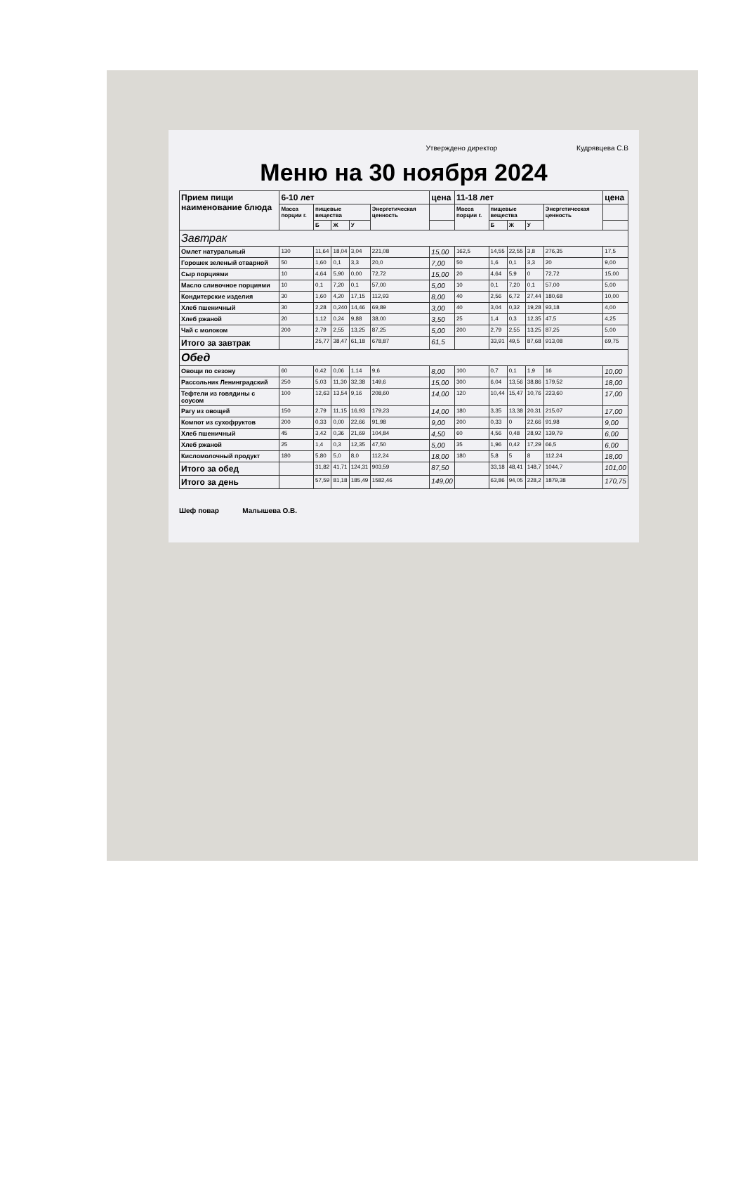Утверждено директор Кудрявцева С.В
Меню на 30 ноября 2024
| Прием пищи наименование блюда | 6-10 лет | | | | | цена | 11-18 лет | | | | | цена |
| --- | --- | --- | --- | --- | --- | --- | --- | --- | --- | --- | --- | --- |
| | Масса порции г. | пищевые вещества | | | Энергетическая ценность | | Масса порции г. | пищевые вещества | | | Энергетическая ценность | |
| | | Б | Ж | У | | | | Б | Ж | У | | |
| Завтрак | | | | | | | | | | | | |
| Омлет натуральный | 130 | 11,64 | 18,04 | 3,04 | 221,08 | 15,00 | 162,5 | 14,55 | 22,55 | 3,8 | 276,35 | 17,5 |
| Горошек зеленый отварной | 50 | 1,60 | 0,1 | 3,3 | 20,0 | 7,00 | 50 | 1,6 | 0,1 | 3,3 | 20 | 9,00 |
| Сыр порциями | 10 | 4,64 | 5,90 | 0,00 | 72,72 | 15,00 | 20 | 4,64 | 5,9 | 0 | 72,72 | 15,00 |
| Масло сливочное порциями | 10 | 0,1 | 7,20 | 0,1 | 57,00 | 5,00 | 10 | 0,1 | 7,20 | 0,1 | 57,00 | 5,00 |
| Кондитерские изделия | 30 | 1,60 | 4,20 | 17,15 | 112,93 | 8,00 | 40 | 2,56 | 6,72 | 27,44 | 180,68 | 10,00 |
| Хлеб пшеничный | 30 | 2,28 | 0,240 | 14,46 | 69,89 | 3,00 | 40 | 3,04 | 0,32 | 19,28 | 93,18 | 4,00 |
| Хлеб ржаной | 20 | 1,12 | 0,24 | 9,88 | 38,00 | 3,50 | 25 | 1,4 | 0,3 | 12,35 | 47,5 | 4,25 |
| Чай с молоком | 200 | 2,79 | 2,55 | 13,25 | 87,25 | 5,00 | 200 | 2,79 | 2,55 | 13,25 | 87,25 | 5,00 |
| Итого за завтрак | | 25,77 | 38,47 | 61,18 | 678,87 | 61,5 | | 33,91 | 49,5 | 87,68 | 913,08 | 69,75 |
| Обед | | | | | | | | | | | | |
| Овощи по сезону | 60 | 0,42 | 0,06 | 1,14 | 9,6 | 8,00 | 100 | 0,7 | 0,1 | 1,9 | 16 | 10,00 |
| Рассольник Ленинградский | 250 | 5,03 | 11,30 | 32,38 | 149,6 | 15,00 | 300 | 6,04 | 13,56 | 38,86 | 179,52 | 18,00 |
| Тефтели из говядины с соусом | 100 | 12,63 | 13,54 | 9,16 | 208,60 | 14,00 | 120 | 10,44 | 15,47 | 10,76 | 223,60 | 17,00 |
| Рагу из овощей | 150 | 2,79 | 11,15 | 16,93 | 179,23 | 14,00 | 180 | 3,35 | 13,38 | 20,31 | 215,07 | 17,00 |
| Компот из сухофруктов | 200 | 0,33 | 0,00 | 22,66 | 91,98 | 9,00 | 200 | 0,33 | 0 | 22,66 | 91,98 | 9,00 |
| Хлеб пшеничный | 45 | 3,42 | 0,36 | 21,69 | 104,84 | 4,50 | 60 | 4,56 | 0,48 | 28,92 | 139,79 | 6,00 |
| Хлеб ржаной | 25 | 1,4 | 0,3 | 12,35 | 47,50 | 5,00 | 35 | 1,96 | 0,42 | 17,29 | 66,5 | 6,00 |
| Кисломолочный продукт | 180 | 5,80 | 5,0 | 8,0 | 112,24 | 18,00 | 180 | 5,8 | 5 | 8 | 112,24 | 18,00 |
| Итого за обед | | 31,82 | 41,71 | 124,31 | 903,59 | 87,50 | | 33,18 | 48,41 | 148,7 | 1044,7 | 101,00 |
| Итого за день | | 57,59 | 81,18 | 185,49 | 1582,46 | 149,00 | | 63,86 | 94,05 | 228,2 | 1879,38 | 170,75 |
Шеф повар Малышева О.В.